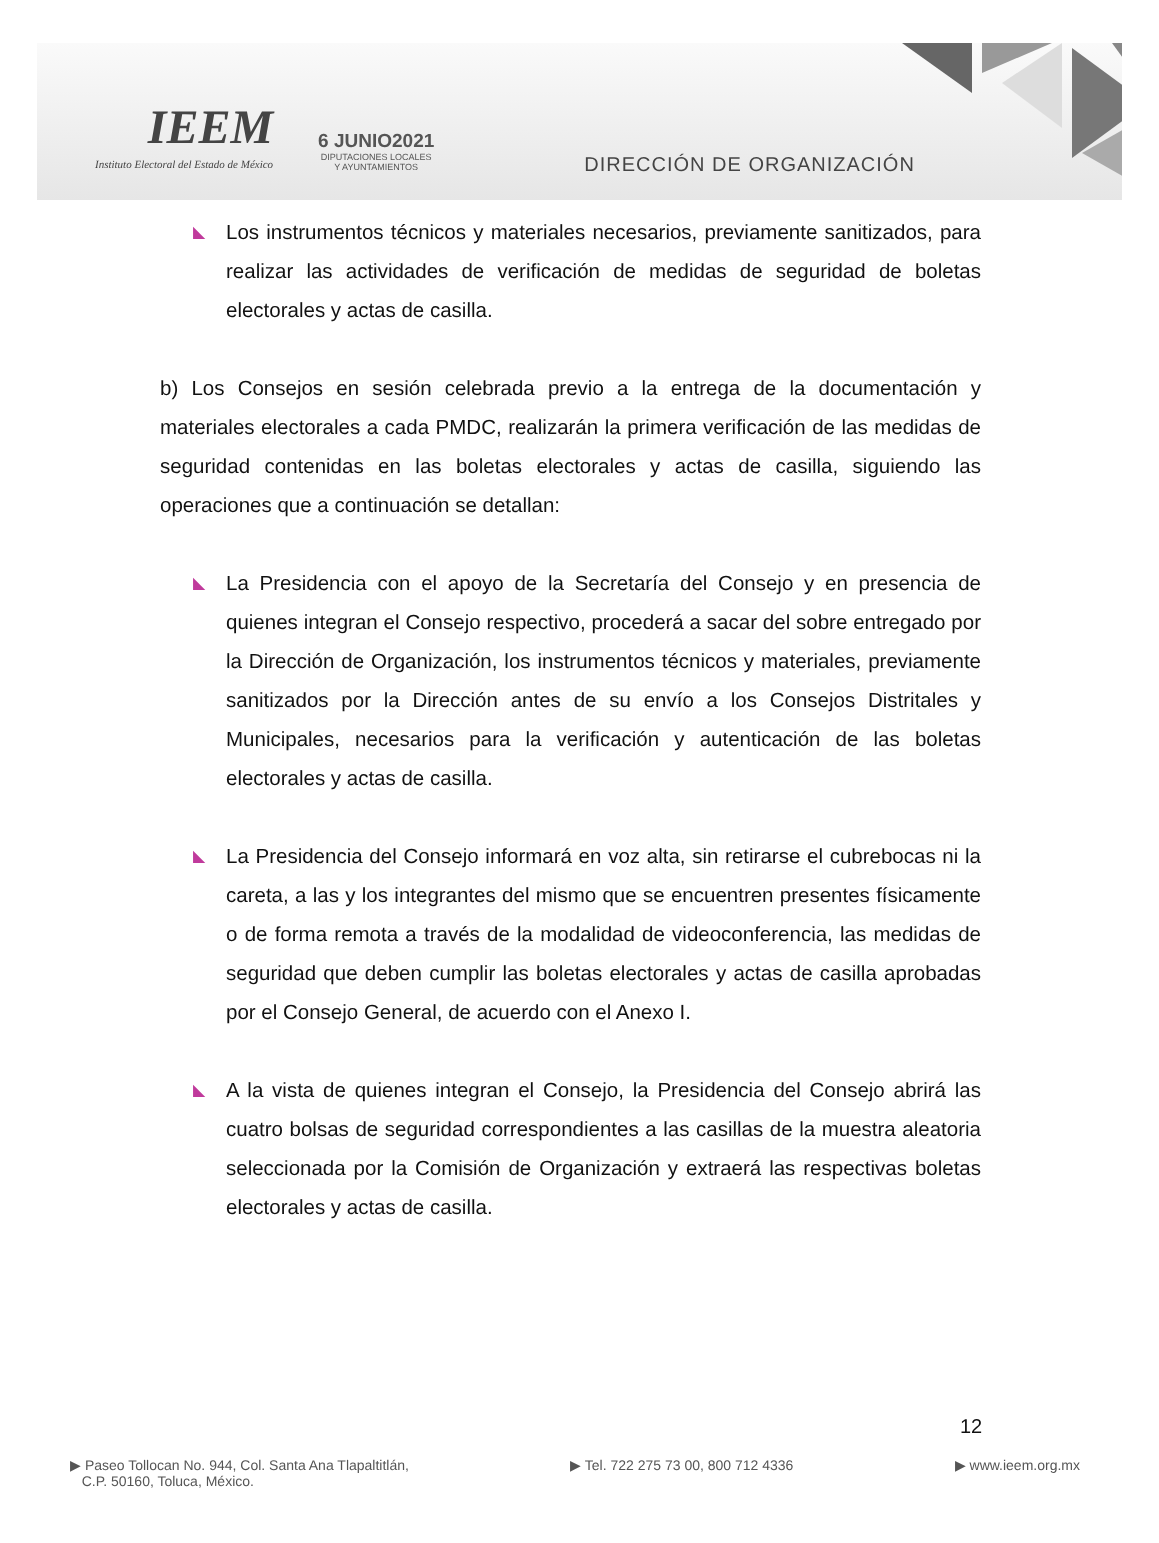IEEM
Instituto Electoral del Estado de México
6 JUNIO2021
DIPUTACIONES LOCALES
Y AYUNTAMIENTOS
DIRECCIÓN DE ORGANIZACIÓN
◣
Los instrumentos técnicos y materiales necesarios, previamente sanitizados, para realizar las actividades de verificación de medidas de seguridad de boletas electorales y actas de casilla.
b) Los Consejos en sesión celebrada previo a la entrega de la documentación y materiales electorales a cada PMDC, realizarán la primera verificación de las medidas de seguridad contenidas en las boletas electorales y actas de casilla, siguiendo las operaciones que a continuación se detallan:
◣
La Presidencia con el apoyo de la Secretaría del Consejo y en presencia de quienes integran el Consejo respectivo, procederá a sacar del sobre entregado por la Dirección de Organización, los instrumentos técnicos y materiales, previamente sanitizados por la Dirección antes de su envío a los Consejos Distritales y Municipales, necesarios para la verificación y autenticación de las boletas electorales y actas de casilla.
◣
La Presidencia del Consejo informará en voz alta, sin retirarse el cubrebocas ni la careta, a las y los integrantes del mismo que se encuentren presentes físicamente o de forma remota a través de la modalidad de videoconferencia, las medidas de seguridad que deben cumplir las boletas electorales y actas de casilla aprobadas por el Consejo General, de acuerdo con el Anexo I.
◣
A la vista de quienes integran el Consejo, la Presidencia del Consejo abrirá las cuatro bolsas de seguridad correspondientes a las casillas de la muestra aleatoria seleccionada por la Comisión de Organización y extraerá las respectivas boletas electorales y actas de casilla.
12
▶ Paseo Tollocan No. 944, Col. Santa Ana Tlapaltitlán,
C.P. 50160, Toluca, México.
▶ Tel. 722 275 73 00, 800 712 4336
▶ www.ieem.org.mx